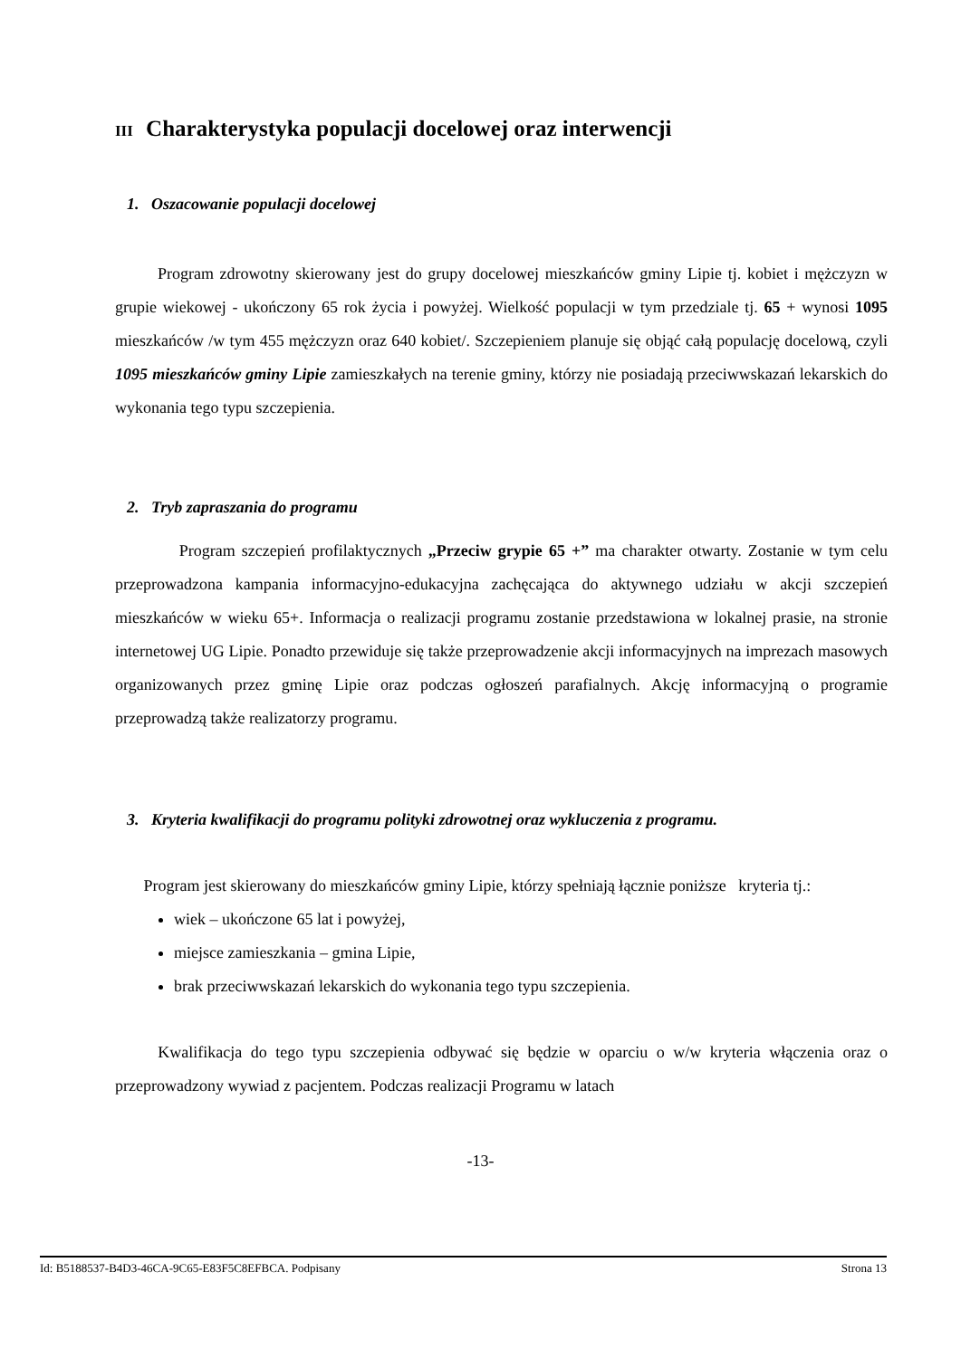III Charakterystyka populacji docelowej oraz interwencji
1. Oszacowanie populacji docelowej
Program zdrowotny skierowany jest do grupy docelowej mieszkańców gminy Lipie tj. kobiet i mężczyzn w grupie wiekowej - ukończony 65 rok życia i powyżej. Wielkość populacji w tym przedziale tj. 65 + wynosi 1095 mieszkańców /w tym 455 mężczyzn oraz 640 kobiet/. Szczepieniem planuje się objąć całą populację docelową, czyli 1095 mieszkańców gminy Lipie zamieszkałych na terenie gminy, którzy nie posiadają przeciwwskazań lekarskich do wykonania tego typu szczepienia.
2. Tryb zapraszania do programu
Program szczepień profilaktycznych „Przeciw grypie 65 +” ma charakter otwarty. Zostanie w tym celu przeprowadzona kampania informacyjno-edukacyjna zachęcająca do aktywnego udziału w akcji szczepień mieszkańców w wieku 65+. Informacja o realizacji programu zostanie przedstawiona w lokalnej prasie, na stronie internetowej UG Lipie. Ponadto przewiduje się także przeprowadzenie akcji informacyjnych na imprezach masowych organizowanych przez gminę Lipie oraz podczas ogłoszeń parafialnych. Akcję informacyjną o programie przeprowadzą także realizatorzy programu.
3. Kryteria kwalifikacji do programu polityki zdrowotnej oraz wykluczenia z programu.
Program jest skierowany do mieszkańców gminy Lipie, którzy spełniają łącznie poniższe kryteria tj.:
wiek – ukończone 65 lat i powyżej,
miejsce zamieszkania – gmina Lipie,
brak przeciwwskazań lekarskich do wykonania tego typu szczepienia.
Kwalifikacja do tego typu szczepienia odbywać się będzie w oparciu o w/w kryteria włączenia oraz o przeprowadzony wywiad z pacjentem. Podczas realizacji Programu w latach
-13-
Id: B5188537-B4D3-46CA-9C65-E83F5C8EFBCA. Podpisany Strona 13